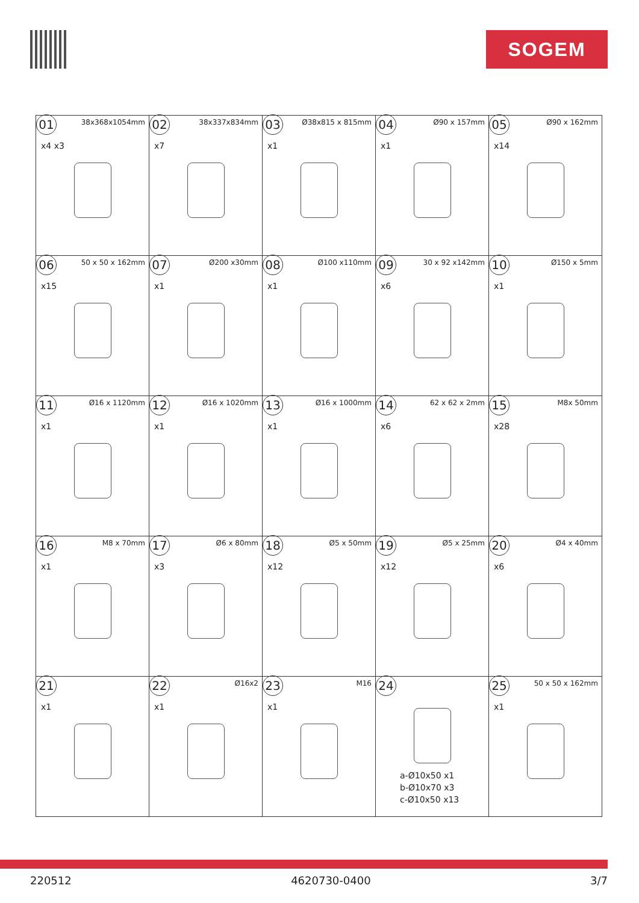SOGEM
| 01 38x368x1054mm x4 x3 | 02 38x337x834mm x7 | 03 Ø38x815 x 815mm x1 | 04 Ø90 x 157mm x1 | 05 Ø90 x 162mm x14 |
| 06 50 x 50 x 162mm x15 | 07 Ø200 x30mm x1 | 08 Ø100 x110mm x1 | 09 30 x 92 x142mm x6 | 10 Ø150 x 5mm x1 |
| 11 Ø16 x 1120mm x1 | 12 Ø16 x 1020mm x1 | 13 Ø16 x 1000mm x1 | 14 62 x 62 x 2mm x6 | 15 M8x 50mm x28 |
| 16 M8 x 70mm x1 | 17 Ø6 x 80mm x3 | 18 Ø5 x 50mm x12 | 19 Ø5 x 25mm x12 | 20 Ø4 x 40mm x6 |
| 21 x1 | 22 Ø16x2 x1 | 23 M16 x1 | 24 a-Ø10x50 x1 b-Ø10x70 x3 c-Ø10x50 x13 | 25 50 x 50 x 162mm x1 |
220512 4620730-0400 3/7